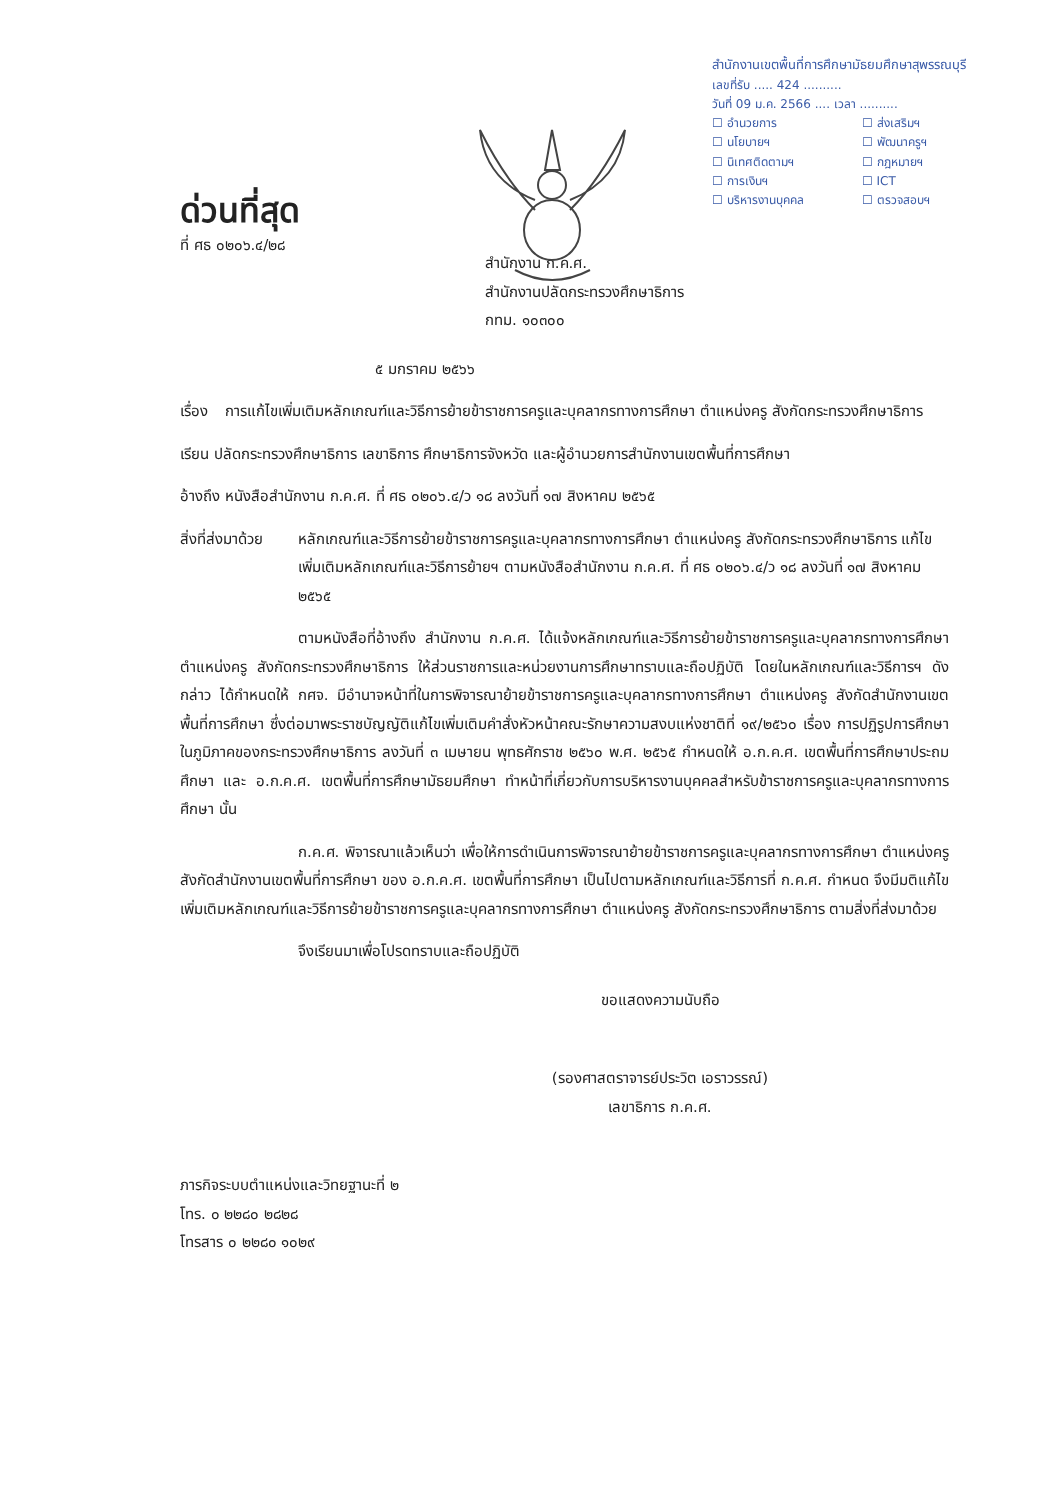สำนักงานเขตพื้นที่การศึกษามัธยมศึกษาสุพรรณบุรี
เลขที่รับ ..... 424 ..........
วันที่ 09 ม.ค. 2566 .... เวลา ..........
☐ อำนวยการ ☐ ส่งเสริมฯ ☐ นโยบายฯ ☐ พัฒนาครูฯ ☐ นิเทศติดตามฯ ☐ กฎหมายฯ ☐ การเงินฯ ☐ ICT ☐ บริหารงานบุคคล ☐ ตรวจสอบฯ
ด่วนที่สุด
ที่ ศธ ๐๒๐๖.๔/๒๘
สำนักงาน ก.ค.ศ.
สำนักงานปลัดกระทรวงศึกษาธิการ
กทม. ๑๐๓๐๐
๕ มกราคม ๒๕๖๖
เรื่อง การแก้ไขเพิ่มเติมหลักเกณฑ์และวิธีการย้ายข้าราชการครูและบุคลากรทางการศึกษา ตำแหน่งครู สังกัดกระทรวงศึกษาธิการ
เรียน ปลัดกระทรวงศึกษาธิการ เลขาธิการ ศึกษาธิการจังหวัด และผู้อำนวยการสำนักงานเขตพื้นที่การศึกษา
อ้างถึง หนังสือสำนักงาน ก.ค.ศ. ที่ ศธ ๐๒๐๖.๔/ว ๑๘ ลงวันที่ ๑๗ สิงหาคม ๒๕๖๕
สิ่งที่ส่งมาด้วย หลักเกณฑ์และวิธีการย้ายข้าราชการครูและบุคลากรทางการศึกษา ตำแหน่งครู สังกัดกระทรวงศึกษาธิการ แก้ไขเพิ่มเติมหลักเกณฑ์และวิธีการย้ายฯ ตามหนังสือสำนักงาน ก.ค.ศ. ที่ ศธ ๐๒๐๖.๔/ว ๑๘ ลงวันที่ ๑๗ สิงหาคม ๒๕๖๕
ตามหนังสือที่อ้างถึง สำนักงาน ก.ค.ศ. ได้แจ้งหลักเกณฑ์และวิธีการย้ายข้าราชการครูและบุคลากรทางการศึกษา ตำแหน่งครู สังกัดกระทรวงศึกษาธิการ ให้ส่วนราชการและหน่วยงานการศึกษาทราบและถือปฏิบัติ โดยในหลักเกณฑ์และวิธีการฯ ดังกล่าว ได้กำหนดให้ กศจ. มีอำนาจหน้าที่ในการพิจารณาย้ายข้าราชการครูและบุคลากรทางการศึกษา ตำแหน่งครู สังกัดสำนักงานเขตพื้นที่การศึกษา ซึ่งต่อมาพระราชบัญญัติแก้ไขเพิ่มเติมคำสั่งหัวหน้าคณะรักษาความสงบแห่งชาติที่ ๑๙/๒๕๖๐ เรื่อง การปฏิรูปการศึกษาในภูมิภาคของกระทรวงศึกษาธิการ ลงวันที่ ๓ เมษายน พุทธศักราช ๒๕๖๐ พ.ศ. ๒๕๖๕ กำหนดให้ อ.ก.ค.ศ. เขตพื้นที่การศึกษาประถมศึกษา และ อ.ก.ค.ศ. เขตพื้นที่การศึกษามัธยมศึกษา ทำหน้าที่เกี่ยวกับการบริหารงานบุคคลสำหรับข้าราชการครูและบุคลากรทางการศึกษา นั้น
ก.ค.ศ. พิจารณาแล้วเห็นว่า เพื่อให้การดำเนินการพิจารณาย้ายข้าราชการครูและบุคลากรทางการศึกษา ตำแหน่งครู สังกัดสำนักงานเขตพื้นที่การศึกษา ของ อ.ก.ค.ศ. เขตพื้นที่การศึกษา เป็นไปตามหลักเกณฑ์และวิธีการที่ ก.ค.ศ. กำหนด จึงมีมติแก้ไขเพิ่มเติมหลักเกณฑ์และวิธีการย้ายข้าราชการครูและบุคลากรทางการศึกษา ตำแหน่งครู สังกัดกระทรวงศึกษาธิการ ตามสิ่งที่ส่งมาด้วย
จึงเรียนมาเพื่อโปรดทราบและถือปฏิบัติ
ขอแสดงความนับถือ
(รองศาสตราจารย์ประวิต เอราวรรณ์)
เลขาธิการ ก.ค.ศ.
ภารกิจระบบตำแหน่งและวิทยฐานะที่ ๒
โทร. ๐ ๒๒๘๐ ๒๘๒๘
โทรสาร ๐ ๒๒๘๐ ๑๐๒๙